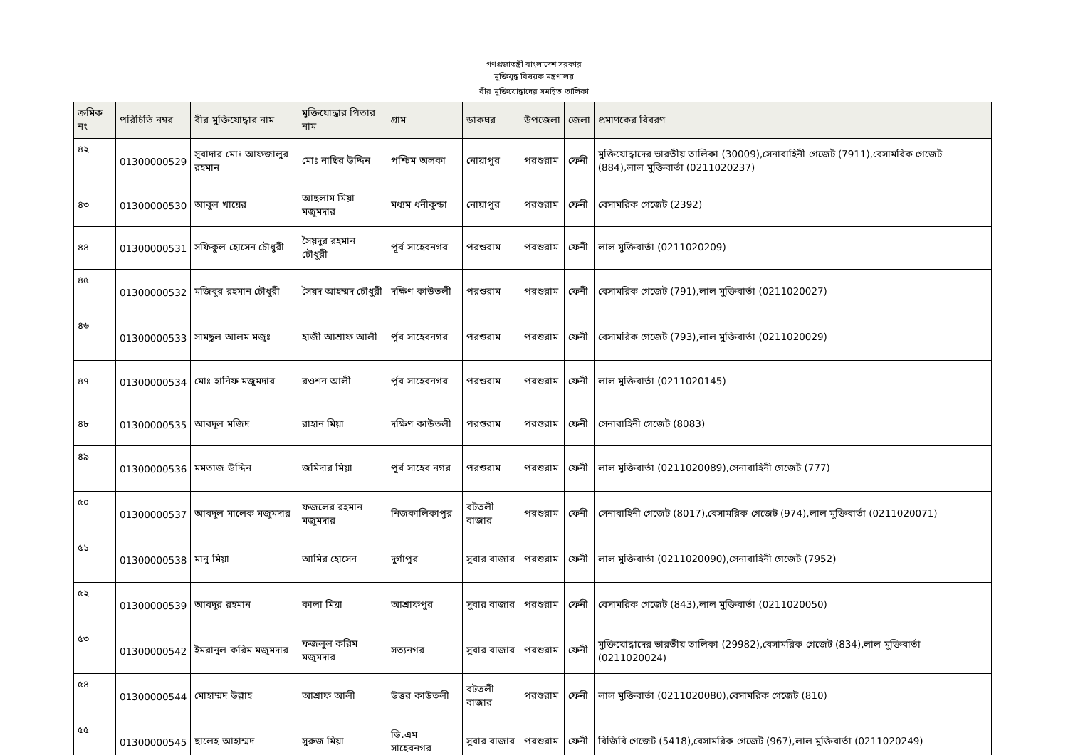গণপ্রজাতন্ত্রী বাংলাদেশ সরকার
মুক্তিযুদ্ধ বিষয়ক মন্ত্রণালয়
বীর মুক্তিযোদ্ধাদের সমন্বিত তালিকা
| ক্রমিক নং | পরিচিতি নম্বর | বীর মুক্তিযোদ্ধার নাম | মুক্তিযোদ্ধার পিতার নাম | গ্রাম | ডাকঘর | উপজেলা | জেলা | প্রমাণকের বিবরণ |
| --- | --- | --- | --- | --- | --- | --- | --- | --- |
| ৪২ | 01300000529 | সুবাদার মোঃ আফজালুর রহমান | মোঃ নাছির উদ্দিন | পশ্চিম অলকা | নোয়াপুর | পরশুরাম | ফেনী | মুক্তিযোদ্ধাদের ভারতীয় তালিকা (30009),সেনাবাহিনী গেজেট (7911),বেসামরিক গেজেট (884),লাল মুক্তিবার্তা (0211020237) |
| ৪৩ | 01300000530 | আবুল খায়ের | আছলাম মিয়া মজুমদার | মধ্যম ধনীকুন্ডা | নোয়াপুর | পরশুরাম | ফেনী | বেসামরিক গেজেট (2392) |
| ৪৪ | 01300000531 | সফিকুল হোসেন চৌধুরী | সৈয়দুর রহমান চৌধুরী | পূর্ব সাহেবনগর | পরশুরাম | পরশুরাম | ফেনী | লাল মুক্তিবার্তা (0211020209) |
| ৪৫ | 01300000532 | মজিবুর রহমান চৌধুরী | সৈয়দ আহম্মদ চৌধুরী | দক্ষিণ কাউতলী | পরশুরাম | পরশুরাম | ফেনী | বেসামরিক গেজেট (791),লাল মুক্তিবার্তা (0211020027) |
| ৪৬ | 01300000533 | সামছুল আলম মজুঃ | হাজী আশ্রাফ আলী | র্পূব সাহেবনগর | পরশুরাম | পরশুরাম | ফেনী | বেসামরিক গেজেট (793),লাল মুক্তিবার্তা (0211020029) |
| ৪৭ | 01300000534 | মোঃ হানিফ মজুমদার | রওশন আলী | র্পূব সাহেবনগর | পরশুরাম | পরশুরাম | ফেনী | লাল মুক্তিবার্তা (0211020145) |
| ৪৮ | 01300000535 | আবদুল মজিদ | রাহান মিয়া | দক্ষিণ কাউতলী | পরশুরাম | পরশুরাম | ফেনী | সেনাবাহিনী গেজেট (8083) |
| ৪৯ | 01300000536 | মমতাজ উদ্দিন | জমিদার মিয়া | পূর্ব সাহেব নগর | পরশুরাম | পরশুরাম | ফেনী | লাল মুক্তিবার্তা (0211020089),সেনাবাহিনী গেজেট (777) |
| ৫০ | 01300000537 | আবদুল মালেক মজুমদার | ফজলের রহমান মজুমদার | নিজকালিকাপুর | বটতলী বাজার | পরশুরাম | ফেনী | সেনাবাহিনী গেজেট (8017),বেসামরিক গেজেট (974),লাল মুক্তিবার্তা (0211020071) |
| ৫১ | 01300000538 | মানু মিয়া | আমির হোসেন | দুর্গাপুর | সুবার বাজার | পরশুরাম | ফেনী | লাল মুক্তিবার্তা (0211020090),সেনাবাহিনী গেজেট (7952) |
| ৫২ | 01300000539 | আবদুর রহমান | কালা মিয়া | আশ্রাফপুর | সুবার বাজার | পরশুরাম | ফেনী | বেসামরিক গেজেট (843),লাল মুক্তিবার্তা (0211020050) |
| ৫৩ | 01300000542 | ইমরানুল করিম মজুমদার | ফজলুল করিম মজুমদার | সত্যনগর | সুবার বাজার | পরশুরাম | ফেনী | মুক্তিযোদ্ধাদের ভারতীয় তালিকা (29982),বেসামরিক গেজেট (834),লাল মুক্তিবার্তা (0211020024) |
| ৫৪ | 01300000544 | মোহাম্মদ উল্লাহ | আশ্রাফ আলী | উত্তর কাউতলী | বটতলী বাজার | পরশুরাম | ফেনী | লাল মুক্তিবার্তা (0211020080),বেসামরিক গেজেট (810) |
| ৫৫ | 01300000545 | ছালেহ আহাম্মদ | সুরুজ মিয়া | ডি.এম সাহেবনগর | সুবার বাজার | পরশুরাম | ফেনী | বিজিবি গেজেট (5418),বেসামরিক গেজেট (967),লাল মুক্তিবার্তা (0211020249) |